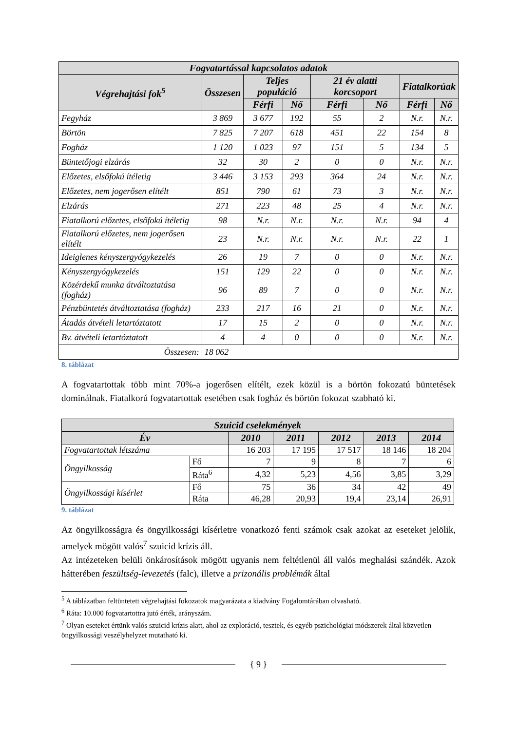| Fogvatartással kapcsolatos adatok | | | | | | | |
| --- | --- | --- | --- | --- | --- | --- | --- |
| Végrehajtási fok<sup>5</sup> | Összesen | Teljes populáció | | 21 év alatti korcsoport | | Fiatalkorúak | |
| | | Férfi | Nő | Férfi | Nő | Férfi | Nő |
| Fegyház | 3 869 | 3 677 | 192 | 55 | 2 | N.r. | N.r. |
| Börtön | 7 825 | 7 207 | 618 | 451 | 22 | 154 | 8 |
| Fogház | 1 120 | 1 023 | 97 | 151 | 5 | 134 | 5 |
| Büntetőjogi elzárás | 32 | 30 | 2 | 0 | 0 | N.r. | N.r. |
| Előzetes, elsőfokú ítéletig | 3 446 | 3 153 | 293 | 364 | 24 | N.r. | N.r. |
| Előzetes, nem jogerősen elítélt | 851 | 790 | 61 | 73 | 3 | N.r. | N.r. |
| Elzárás | 271 | 223 | 48 | 25 | 4 | N.r. | N.r. |
| Fiatalkorú előzetes, elsőfokú ítéletig | 98 | N.r. | N.r. | N.r. | N.r. | 94 | 4 |
| Fiatalkorú előzetes, nem jogerősen elítélt | 23 | N.r. | N.r. | N.r. | N.r. | 22 | 1 |
| Ideiglenes kényszergyógykezelés | 26 | 19 | 7 | 0 | 0 | N.r. | N.r. |
| Kényszergyógykezelés | 151 | 129 | 22 | 0 | 0 | N.r. | N.r. |
| Közérdekű munka átváltoztatása (fogház) | 96 | 89 | 7 | 0 | 0 | N.r. | N.r. |
| Pénzbüntetés átváltoztatása (fogház) | 233 | 217 | 16 | 21 | 0 | N.r. | N.r. |
| Átadás átvételi letartóztatott | 17 | 15 | 2 | 0 | 0 | N.r. | N.r. |
| Bv. átvételi letartóztatott | 4 | 4 | 0 | 0 | 0 | N.r. | N.r. |
| Összesen: | 18 062 | | | | | | |
8. táblázat
A fogvatartottak több mint 70%-a jogerősen elítélt, ezek közül is a börtön fokozatú büntetések dominálnak. Fiatalkorú fogvatartottak esetében csak fogház és börtön fokozat szabható ki.
| Szuicid cselekmények | | | | | | |
| --- | --- | --- | --- | --- | --- | --- |
| Év | | 2010 | 2011 | 2012 | 2013 | 2014 |
| Fogvatartottak létszáma | | 16 203 | 17 195 | 17 517 | 18 146 | 18 204 |
| Öngyilkosság | Fő | 7 | 9 | 8 | 7 | 6 |
| | Ráta<sup>6</sup> | 4,32 | 5,23 | 4,56 | 3,85 | 3,29 |
| Öngyilkossági kísérlet | Fő | 75 | 36 | 34 | 42 | 49 |
| | Ráta | 46,28 | 20,93 | 19,4 | 23,14 | 26,91 |
9. táblázat
Az öngyilkosságra és öngyilkossági kísérletre vonatkozó fenti számok csak azokat az eseteket jelölik, amelyek mögött valós<sup>7</sup> szuicid krízis áll.
Az intézeteken belüli önkárosítások mögött ugyanis nem feltétlenül áll valós meghalási szándék. Azok hátterében feszültség-levezetés (falc), illetve a prizonális problémák által
<sup>5</sup> A táblázatban feltüntetett végrehajtási fokozatok magyarázata a kiadvány Fogalomtárában olvasható.
<sup>6</sup> Ráta: 10.000 fogvatartottra jutó érték, arányszám.
<sup>7</sup> Olyan eseteket értünk valós szuicid krízis alatt, ahol az exploráció, tesztek, és egyéb pszichológiai módszerek által közvetlen öngyilkossági veszélyhelyzet mutatható ki.
{ 9 }